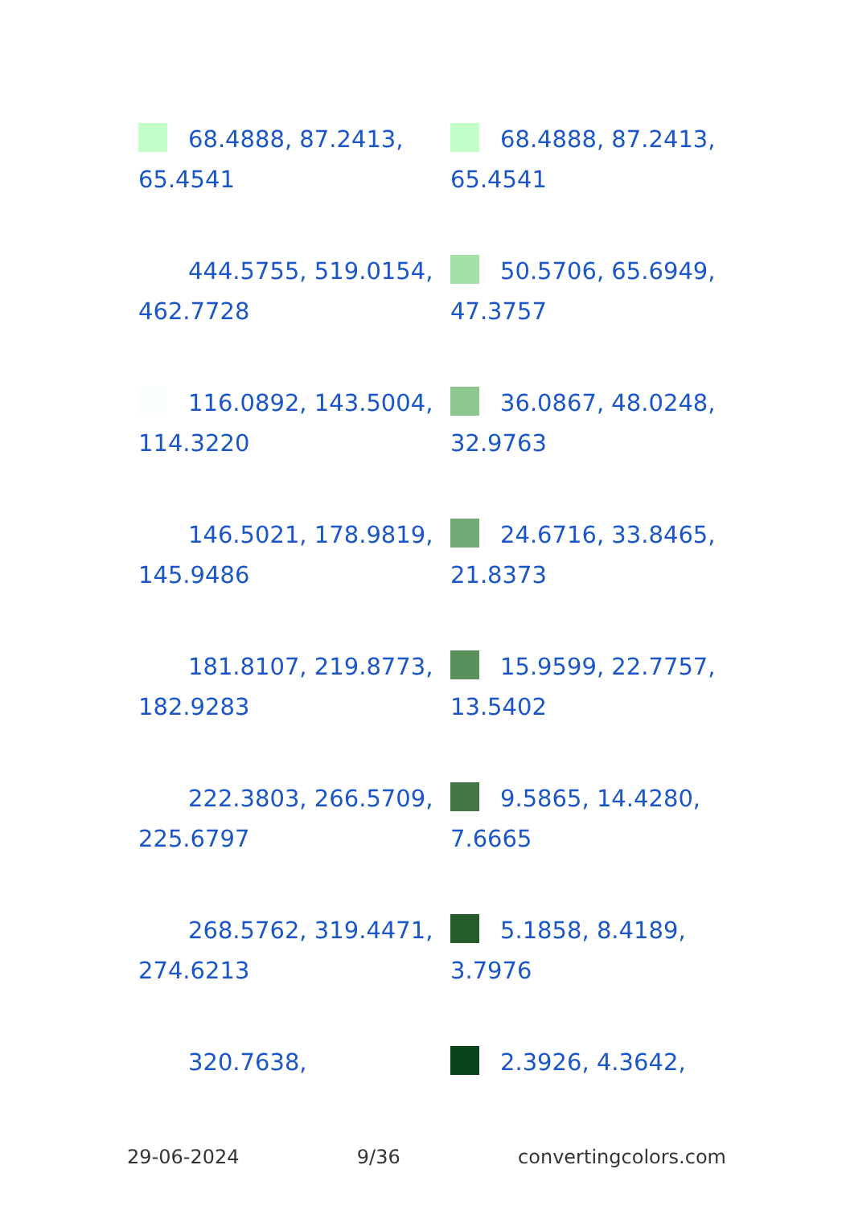68.4888, 87.2413, 65.4541
68.4888, 87.2413, 65.4541
444.5755, 519.0154, 462.7728
50.5706, 65.6949, 47.3757
116.0892, 143.5004, 114.3220
36.0867, 48.0248, 32.9763
146.5021, 178.9819, 145.9486
24.6716, 33.8465, 21.8373
181.8107, 219.8773, 182.9283
15.9599, 22.7757, 13.5402
222.3803, 266.5709, 225.6797
9.5865, 14.4280, 7.6665
268.5762, 319.4471, 274.6213
5.1858, 8.4189, 3.7976
320.7638,
2.3926, 4.3642,
29-06-2024 9/36 convertingcolors.com